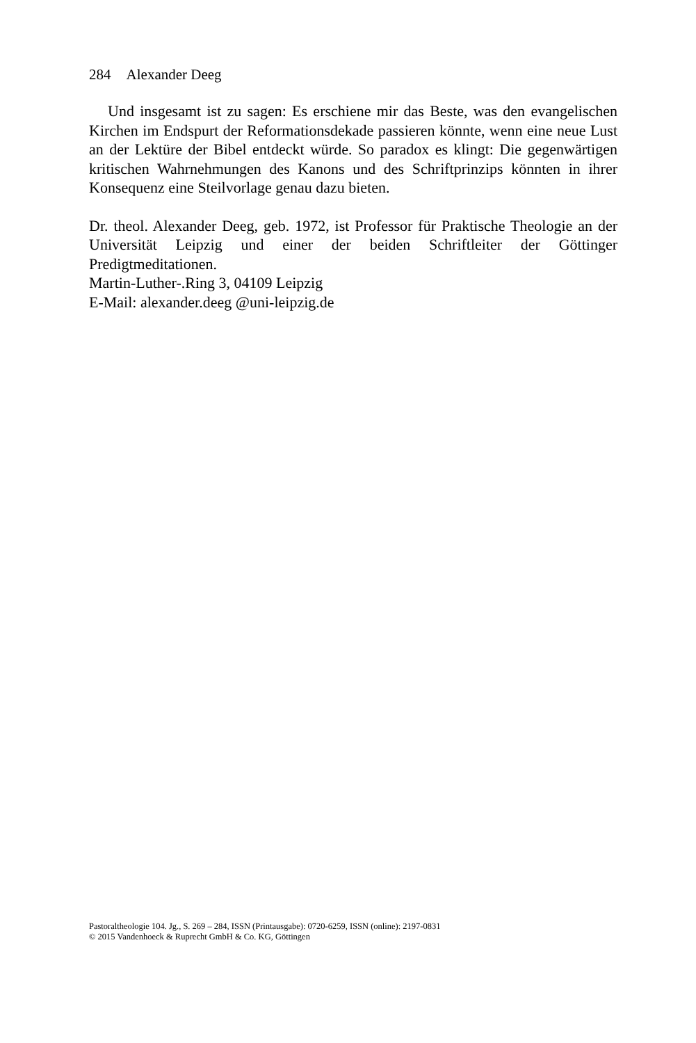284 Alexander Deeg
Und insgesamt ist zu sagen: Es erschiene mir das Beste, was den evan­gelischen Kirchen im Endspurt der Reformationsdekade passieren könnte, wenn eine neue Lust an der Lektüre der Bibel entdeckt würde. So paradox es klingt: Die gegenwärtigen kritischen Wahrnehmungen des Kanons und des Schriftprinzips könnten in ihrer Konsequenz eine Steilvorlage genau dazu bieten.
Dr. theol. Alexander Deeg, geb. 1972, ist Professor für Praktische Theologie an der Universität Leipzig und einer der beiden Schriftleiter der Göttinger Predigtmeditationen.
Martin-Luther-.Ring 3, 04109 Leipzig
E-Mail: alexander.deeg @uni-leipzig.de
Pastoraltheologie 104. Jg., S. 269 – 284, ISSN (Printausgabe): 0720-6259, ISSN (online): 2197-0831
© 2015 Vandenhoeck & Ruprecht GmbH & Co. KG, Göttingen